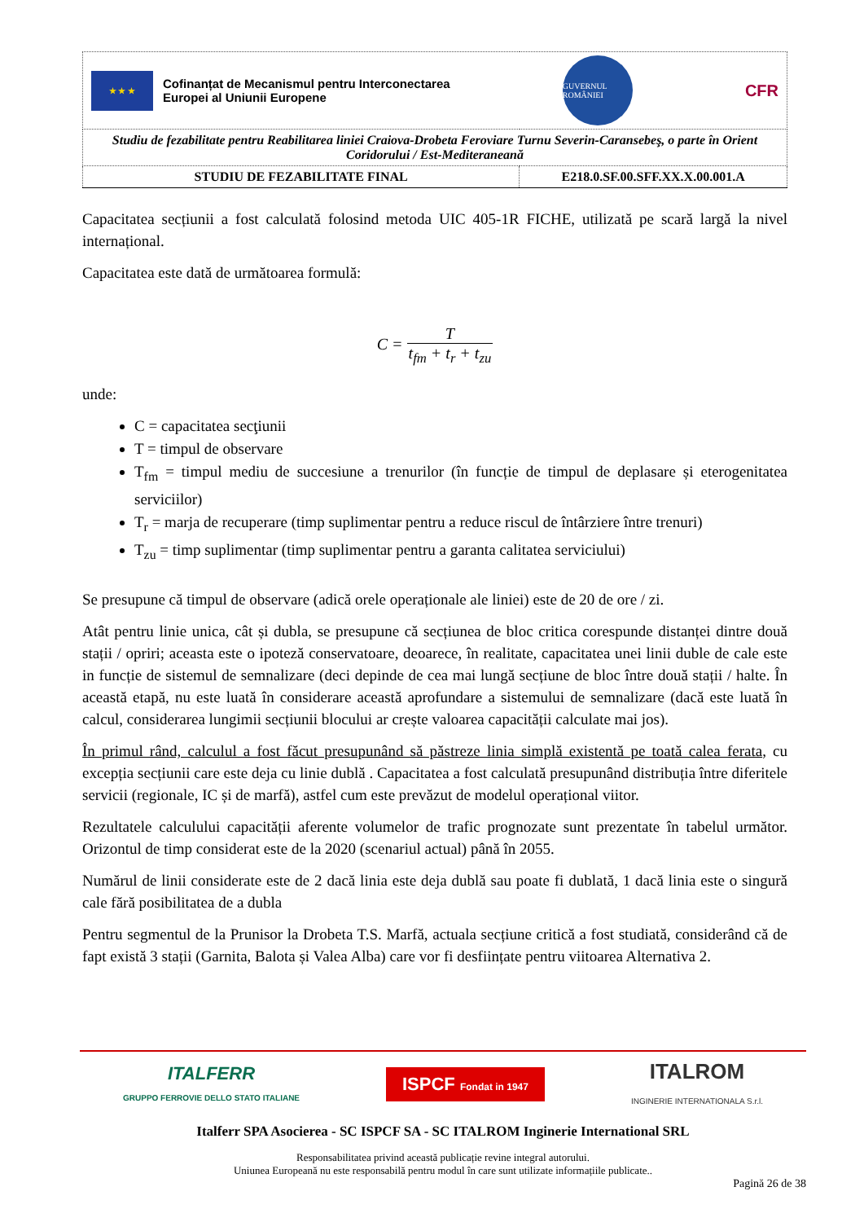| ★ ★ ★ Cofinanțat de Mecanismul pentru Interconectarea Europei al Uniunii Europene GUVERNUL ROMÂNIEI CFR | |
| Studiu de fezabilitate pentru Reabilitarea liniei Craiova-Drobeta Feroviare Turnu Severin-Caransebeş, o parte în Orient Coridorului / Est-Mediteraneană | |
| STUDIU DE FEZABILITATE FINAL | E218.0.SF.00.SFF.XX.X.00.001.A |
Capacitatea secțiunii a fost calculată folosind metoda UIC 405-1R FICHE, utilizată pe scară largă la nivel internațional.
Capacitatea este dată de următoarea formulă:
C = T t<sub>fm</sub> + t<sub>r</sub> + t<sub>zu</sub>
unde:
C = capacitatea secţiunii
T = timpul de observare
T<sub>fm</sub> = timpul mediu de succesiune a trenurilor (în funcție de timpul de deplasare și eterogenitatea serviciilor)
T<sub>r</sub> = marja de recuperare (timp suplimentar pentru a reduce riscul de întârziere între trenuri)
T<sub>zu</sub> = timp suplimentar (timp suplimentar pentru a garanta calitatea serviciului)
Se presupune că timpul de observare (adică orele operaționale ale liniei) este de 20 de ore / zi.
Atât pentru linie unica, cât și dubla, se presupune că secțiunea de bloc critica corespunde distanței dintre două stații / opriri; aceasta este o ipoteză conservatoare, deoarece, în realitate, capacitatea unei linii duble de cale este in funcție de sistemul de semnalizare (deci depinde de cea mai lungă secțiune de bloc între două stații / halte. În această etapă, nu este luată în considerare această aprofundare a sistemului de semnalizare (dacă este luată în calcul, considerarea lungimii secțiunii blocului ar crește valoarea capacității calculate mai jos).
În primul rând, calculul a fost făcut presupunând să păstreze linia simplă existentă pe toată calea ferata, cu excepția secțiunii care este deja cu linie dublă . Capacitatea a fost calculată presupunând distribuția între diferitele servicii (regionale, IC și de marfă), astfel cum este prevăzut de modelul operațional viitor.
Rezultatele calculului capacității aferente volumelor de trafic prognozate sunt prezentate în tabelul următor. Orizontul de timp considerat este de la 2020 (scenariul actual) până în 2055.
Numărul de linii considerate este de 2 dacă linia este deja dublă sau poate fi dublată, 1 dacă linia este o singură cale fără posibilitatea de a dubla
Pentru segmentul de la Prunisor la Drobeta T.S. Marfă, actuala secțiune critică a fost studiată, considerând că de fapt există 3 stații (Garnita, Balota și Valea Alba) care vor fi desființate pentru viitoarea Alternativa 2.
ITALFERR
GRUPPO FERROVIE DELLO STATO ITALIANE
ISPCF Fondat in 1947
ITALROM
INGINERIE INTERNATIONALA S.r.l.
Italferr SPA Asocierea - SC ISPCF SA - SC ITALROM Inginerie International SRL
Responsabilitatea privind această publicație revine integral autorului.
Uniunea Europeană nu este responsabilă pentru modul în care sunt utilizate informațiile publicate..
Pagină 26 de 38